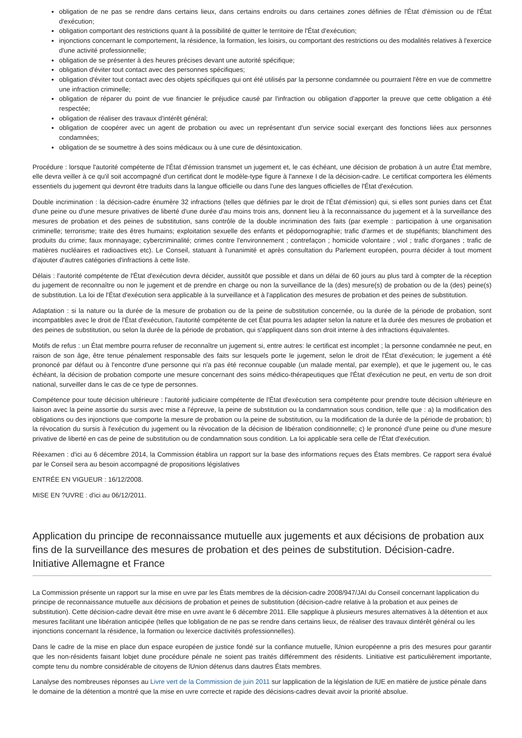obligation de ne pas se rendre dans certains lieux, dans certains endroits ou dans certaines zones définies de l'État d'émission ou de l'État d'exécution;
obligation comportant des restrictions quant à la possibilité de quitter le territoire de l'État d'exécution;
injonctions concernant le comportement, la résidence, la formation, les loisirs, ou comportant des restrictions ou des modalités relatives à l'exercice d'une activité professionnelle;
obligation de se présenter à des heures précises devant une autorité spécifique;
obligation d'éviter tout contact avec des personnes spécifiques;
obligation d'éviter tout contact avec des objets spécifiques qui ont été utilisés par la personne condamnée ou pourraient l'être en vue de commettre une infraction criminelle;
obligation de réparer du point de vue financier le préjudice causé par l'infraction ou obligation d'apporter la preuve que cette obligation a été respectée;
obligation de réaliser des travaux d'intérêt général;
obligation de coopérer avec un agent de probation ou avec un représentant d'un service social exerçant des fonctions liées aux personnes condamnées;
obligation de se soumettre à des soins médicaux ou à une cure de désintoxication.
Procédure : lorsque l'autorité compétente de l'État d'émission transmet un jugement et, le cas échéant, une décision de probation à un autre État membre, elle devra veiller à ce qu'il soit accompagné d'un certificat dont le modèle-type figure à l'annexe I de la décision-cadre. Le certificat comportera les éléments essentiels du jugement qui devront être traduits dans la langue officielle ou dans l'une des langues officielles de l'État d'exécution.
Double incrimination : la décision-cadre énumère 32 infractions (telles que définies par le droit de l'État d'émission) qui, si elles sont punies dans cet État d'une peine ou d'une mesure privatives de liberté d'une durée d'au moins trois ans, donnent lieu à la reconnaissance du jugement et à la surveillance des mesures de probation et des peines de substitution, sans contrôle de la double incrimination des faits (par exemple : participation à une organisation criminelle; terrorisme; traite des êtres humains; exploitation sexuelle des enfants et pédopornographie; trafic d'armes et de stupéfiants; blanchiment des produits du crime; faux monnayage; cybercriminalité; crimes contre l'environnement ; contrefaçon ; homicide volontaire ; viol ; trafic d'organes ; trafic de matières nucléaires et radioactives etc). Le Conseil, statuant à l'unanimité et après consultation du Parlement européen, pourra décider à tout moment d'ajouter d'autres catégories d'infractions à cette liste.
Délais : l'autorité compétente de l'État d'exécution devra décider, aussitôt que possible et dans un délai de 60 jours au plus tard à compter de la réception du jugement de reconnaître ou non le jugement et de prendre en charge ou non la surveillance de la (des) mesure(s) de probation ou de la (des) peine(s) de substitution. La loi de l'État d'exécution sera applicable à la surveillance et à l'application des mesures de probation et des peines de substitution.
Adaptation : si la nature ou la durée de la mesure de probation ou de la peine de substitution concernée, ou la durée de la période de probation, sont incompatibles avec le droit de l'État d'exécution, l'autorité compétente de cet État pourra les adapter selon la nature et la durée des mesures de probation et des peines de substitution, ou selon la durée de la période de probation, qui s'appliquent dans son droit interne à des infractions équivalentes.
Motifs de refus : un État membre pourra refuser de reconnaître un jugement si, entre autres: le certificat est incomplet ; la personne condamnée ne peut, en raison de son âge, être tenue pénalement responsable des faits sur lesquels porte le jugement, selon le droit de l'État d'exécution; le jugement a été prononcé par défaut ou à l'encontre d'une personne qui n'a pas été reconnue coupable (un malade mental, par exemple), et que le jugement ou, le cas échéant, la décision de probation comporte une mesure concernant des soins médico-thérapeutiques que l'État d'exécution ne peut, en vertu de son droit national, surveiller dans le cas de ce type de personnes.
Compétence pour toute décision ultérieure : l'autorité judiciaire compétente de l'État d'exécution sera compétente pour prendre toute décision ultérieure en liaison avec la peine assortie du sursis avec mise a l'épreuve, la peine de substitution ou la condamnation sous condition, telle que : a) la modification des obligations ou des injonctions que comporte la mesure de probation ou la peine de substitution, ou la modification de la durée de la période de probation; b) la révocation du sursis à l'exécution du jugement ou la révocation de la décision de libération conditionnelle; c) le prononcé d'une peine ou d'une mesure privative de liberté en cas de peine de substitution ou de condamnation sous condition. La loi applicable sera celle de l'État d'exécution.
Réexamen : d'ici au 6 décembre 2014, la Commission établira un rapport sur la base des informations reçues des États membres. Ce rapport sera évalué par le Conseil sera au besoin accompagné de propositions législatives
ENTRÉE EN VIGUEUR : 16/12/2008.
MISE EN ?UVRE : d'ici au 06/12/2011.
Application du principe de reconnaissance mutuelle aux jugements et aux décisions de probation aux fins de la surveillance des mesures de probation et des peines de substitution. Décision-cadre. Initiative Allemagne et France
La Commission présente un rapport sur la mise en uvre par les États membres de la décision-cadre 2008/947/JAI du Conseil concernant lapplication du principe de reconnaissance mutuelle aux décisions de probation et peines de substitution (décision-cadre relative à la probation et aux peines de substitution). Cette décision-cadre devait être mise en uvre avant le 6 décembre 2011. Elle sapplique à plusieurs mesures alternatives à la détention et aux mesures facilitant une libération anticipée (telles que lobligation de ne pas se rendre dans certains lieux, de réaliser des travaux dintérêt général ou les injonctions concernant la résidence, la formation ou lexercice dactivités professionnelles).
Dans le cadre de la mise en place dun espace européen de justice fondé sur la confiance mutuelle, lUnion européenne a pris des mesures pour garantir que les non-résidents faisant lobjet dune procédure pénale ne soient pas traités différemment des résidents. Linitiative est particulièrement importante, compte tenu du nombre considérable de citoyens de lUnion détenus dans dautres États membres.
Lanalyse des nombreuses réponses au Livre vert de la Commission de juin 2011 sur lapplication de la législation de lUE en matière de justice pénale dans le domaine de la détention a montré que la mise en uvre correcte et rapide des décisions-cadres devait avoir la priorité absolue.